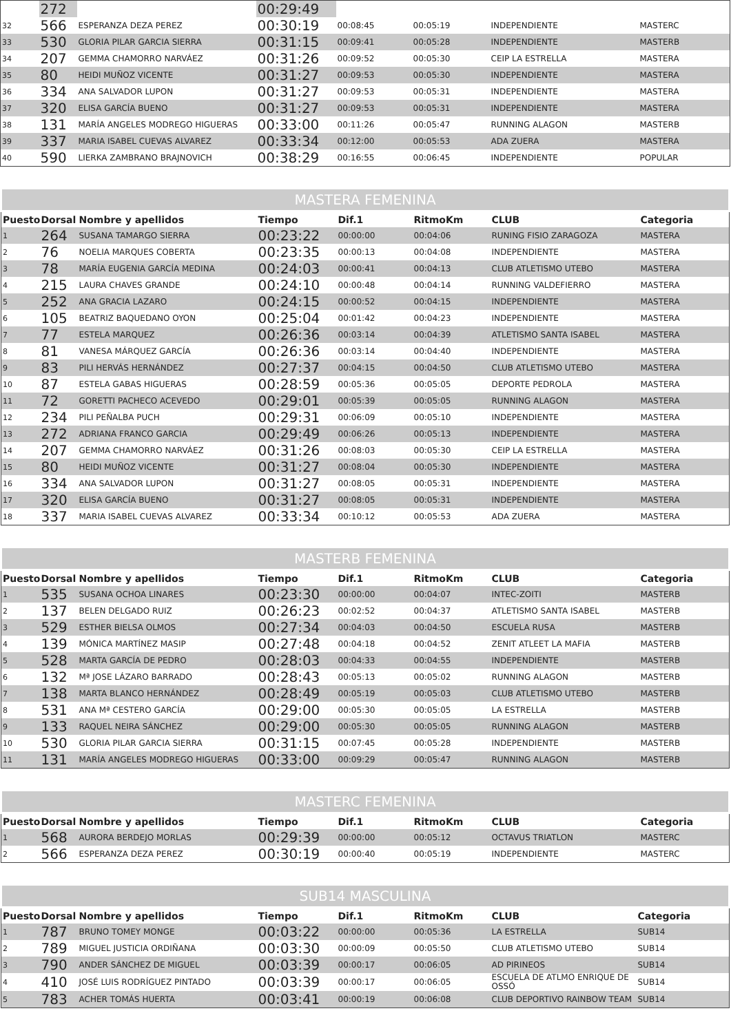| | 272 | | 00:29:49 | | | | |
| 32 | 566 | ESPERANZA DEZA PEREZ | 00:30:19 | 00:08:45 | 00:05:19 | INDEPENDIENTE | MASTERC |
| 33 | 530 | GLORIA PILAR GARCIA SIERRA | 00:31:15 | 00:09:41 | 00:05:28 | INDEPENDIENTE | MASTERB |
| 34 | 207 | GEMMA CHAMORRO NARVÁEZ | 00:31:26 | 00:09:52 | 00:05:30 | CEIP LA ESTRELLA | MASTERA |
| 35 | 80 | HEIDI MUÑOZ VICENTE | 00:31:27 | 00:09:53 | 00:05:30 | INDEPENDIENTE | MASTERA |
| 36 | 334 | ANA SALVADOR LUPON | 00:31:27 | 00:09:53 | 00:05:31 | INDEPENDIENTE | MASTERA |
| 37 | 320 | ELISA GARCÍA BUENO | 00:31:27 | 00:09:53 | 00:05:31 | INDEPENDIENTE | MASTERA |
| 38 | 131 | MARÍA ANGELES MODREGO HIGUERAS | 00:33:00 | 00:11:26 | 00:05:47 | RUNNING ALAGON | MASTERB |
| 39 | 337 | MARIA ISABEL CUEVAS ALVAREZ | 00:33:34 | 00:12:00 | 00:05:53 | ADA ZUERA | MASTERA |
| 40 | 590 | LIERKA ZAMBRANO BRAJNOVICH | 00:38:29 | 00:16:55 | 00:06:45 | INDEPENDIENTE | POPULAR |
| MASTERA FEMENINA | | | | | | | |
| --- | --- | --- | --- | --- | --- | --- | --- |
| Puesto | Dorsal | Nombre y apellidos | Tiempo | Dif.1 | RitmoKm | CLUB | Categoria |
| 1 | 264 | SUSANA TAMARGO SIERRA | 00:23:22 | 00:00:00 | 00:04:06 | RUNING FISIO ZARAGOZA | MASTERA |
| 2 | 76 | NOELIA MARQUES COBERTA | 00:23:35 | 00:00:13 | 00:04:08 | INDEPENDIENTE | MASTERA |
| 3 | 78 | MARÍA EUGENIA GARCÍA MEDINA | 00:24:03 | 00:00:41 | 00:04:13 | CLUB ATLETISMO UTEBO | MASTERA |
| 4 | 215 | LAURA CHAVES GRANDE | 00:24:10 | 00:00:48 | 00:04:14 | RUNNING VALDEFIERRO | MASTERA |
| 5 | 252 | ANA GRACIA LAZARO | 00:24:15 | 00:00:52 | 00:04:15 | INDEPENDIENTE | MASTERA |
| 6 | 105 | BEATRIZ BAQUEDANO OYON | 00:25:04 | 00:01:42 | 00:04:23 | INDEPENDIENTE | MASTERA |
| 7 | 77 | ESTELA MARQUEZ | 00:26:36 | 00:03:14 | 00:04:39 | ATLETISMO SANTA ISABEL | MASTERA |
| 8 | 81 | VANESA MÁRQUEZ GARCÍA | 00:26:36 | 00:03:14 | 00:04:40 | INDEPENDIENTE | MASTERA |
| 9 | 83 | PILI HERVÁS HERNÁNDEZ | 00:27:37 | 00:04:15 | 00:04:50 | CLUB ATLETISMO UTEBO | MASTERA |
| 10 | 87 | ESTELA GABAS HIGUERAS | 00:28:59 | 00:05:36 | 00:05:05 | DEPORTE PEDROLA | MASTERA |
| 11 | 72 | GORETTI PACHECO ACEVEDO | 00:29:01 | 00:05:39 | 00:05:05 | RUNNING ALAGON | MASTERA |
| 12 | 234 | PILI PEÑALBA PUCH | 00:29:31 | 00:06:09 | 00:05:10 | INDEPENDIENTE | MASTERA |
| 13 | 272 | ADRIANA FRANCO GARCIA | 00:29:49 | 00:06:26 | 00:05:13 | INDEPENDIENTE | MASTERA |
| 14 | 207 | GEMMA CHAMORRO NARVÁEZ | 00:31:26 | 00:08:03 | 00:05:30 | CEIP LA ESTRELLA | MASTERA |
| 15 | 80 | HEIDI MUÑOZ VICENTE | 00:31:27 | 00:08:04 | 00:05:30 | INDEPENDIENTE | MASTERA |
| 16 | 334 | ANA SALVADOR LUPON | 00:31:27 | 00:08:05 | 00:05:31 | INDEPENDIENTE | MASTERA |
| 17 | 320 | ELISA GARCÍA BUENO | 00:31:27 | 00:08:05 | 00:05:31 | INDEPENDIENTE | MASTERA |
| 18 | 337 | MARIA ISABEL CUEVAS ALVAREZ | 00:33:34 | 00:10:12 | 00:05:53 | ADA ZUERA | MASTERA |
| MASTERB FEMENINA | | | | | | | |
| --- | --- | --- | --- | --- | --- | --- | --- |
| Puesto | Dorsal | Nombre y apellidos | Tiempo | Dif.1 | RitmoKm | CLUB | Categoria |
| 1 | 535 | SUSANA OCHOA LINARES | 00:23:30 | 00:00:00 | 00:04:07 | INTEC-ZOITI | MASTERB |
| 2 | 137 | BELEN DELGADO RUIZ | 00:26:23 | 00:02:52 | 00:04:37 | ATLETISMO SANTA ISABEL | MASTERB |
| 3 | 529 | ESTHER BIELSA OLMOS | 00:27:34 | 00:04:03 | 00:04:50 | ESCUELA RUSA | MASTERB |
| 4 | 139 | MÓNICA MARTÍNEZ MASIP | 00:27:48 | 00:04:18 | 00:04:52 | ZENIT ATLEET LA MAFIA | MASTERB |
| 5 | 528 | MARTA GARCÍA DE PEDRO | 00:28:03 | 00:04:33 | 00:04:55 | INDEPENDIENTE | MASTERB |
| 6 | 132 | Mª JOSE LÁZARO BARRADO | 00:28:43 | 00:05:13 | 00:05:02 | RUNNING ALAGON | MASTERB |
| 7 | 138 | MARTA BLANCO HERNÁNDEZ | 00:28:49 | 00:05:19 | 00:05:03 | CLUB ATLETISMO UTEBO | MASTERB |
| 8 | 531 | ANA Mª CESTERO GARCÍA | 00:29:00 | 00:05:30 | 00:05:05 | LA ESTRELLA | MASTERB |
| 9 | 133 | RAQUEL NEIRA SÁNCHEZ | 00:29:00 | 00:05:30 | 00:05:05 | RUNNING ALAGON | MASTERB |
| 10 | 530 | GLORIA PILAR GARCIA SIERRA | 00:31:15 | 00:07:45 | 00:05:28 | INDEPENDIENTE | MASTERB |
| 11 | 131 | MARÍA ANGELES MODREGO HIGUERAS | 00:33:00 | 00:09:29 | 00:05:47 | RUNNING ALAGON | MASTERB |
| MASTERC FEMENINA | | | | | | | |
| --- | --- | --- | --- | --- | --- | --- | --- |
| Puesto | Dorsal | Nombre y apellidos | Tiempo | Dif.1 | RitmoKm | CLUB | Categoria |
| 1 | 568 | AURORA BERDEJO MORLAS | 00:29:39 | 00:00:00 | 00:05:12 | OCTAVUS TRIATLON | MASTERC |
| 2 | 566 | ESPERANZA DEZA PEREZ | 00:30:19 | 00:00:40 | 00:05:19 | INDEPENDIENTE | MASTERC |
| SUB14 MASCULINA | | | | | | | |
| --- | --- | --- | --- | --- | --- | --- | --- |
| Puesto | Dorsal | Nombre y apellidos | Tiempo | Dif.1 | RitmoKm | CLUB | Categoria |
| 1 | 787 | BRUNO TOMEY MONGE | 00:03:22 | 00:00:00 | 00:05:36 | LA ESTRELLA | SUB14 |
| 2 | 789 | MIGUEL JUSTICIA ORDIÑANA | 00:03:30 | 00:00:09 | 00:05:50 | CLUB ATLETISMO UTEBO | SUB14 |
| 3 | 790 | ANDER SÁNCHEZ DE MIGUEL | 00:03:39 | 00:00:17 | 00:06:05 | AD PIRINEOS | SUB14 |
| 4 | 410 | JOSÉ LUIS RODRÍGUEZ PINTADO | 00:03:39 | 00:00:17 | 00:06:05 | ESCUELA DE ATLMO ENRIQUE DE OSSÓ | SUB14 |
| 5 | 783 | ACHER TOMÁS HUERTA | 00:03:41 | 00:00:19 | 00:06:08 | CLUB DEPORTIVO RAINBOW TEAM | SUB14 |